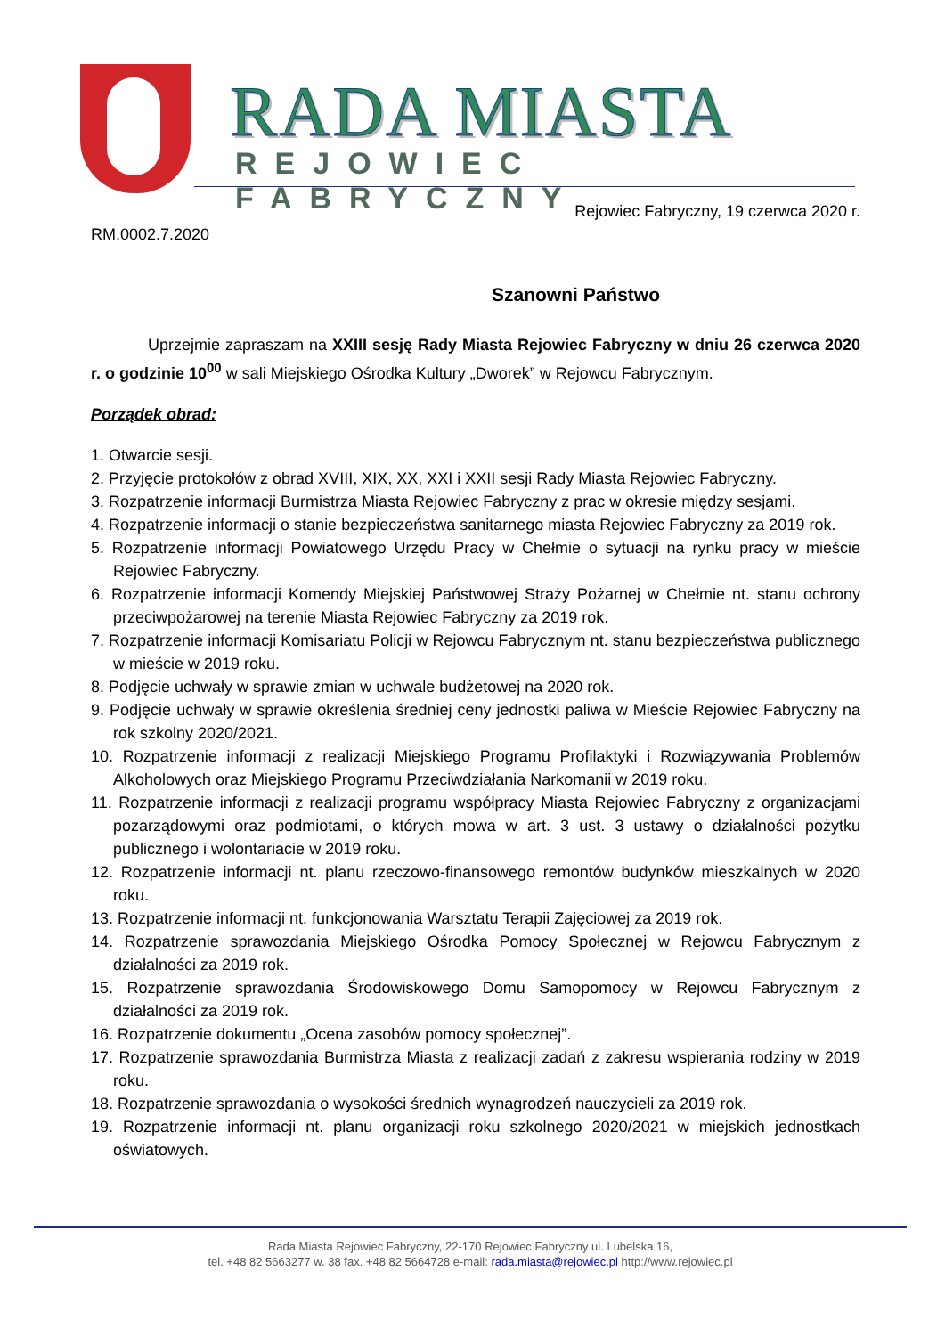RADA MIASTA
REJOWIEC FABRYCZNY
Rejowiec Fabryczny, 19 czerwca 2020 r.
RM.0002.7.2020
Szanowni Państwo
Uprzejmie zapraszam na XXIII sesję Rady Miasta Rejowiec Fabryczny w dniu 26 czerwca 2020 r. o godzinie 10<sup>00</sup> w sali Miejskiego Ośrodka Kultury „Dworek” w Rejowcu Fabrycznym.
Porządek obrad:
1. Otwarcie sesji.
2. Przyjęcie protokołów z obrad XVIII, XIX, XX, XXI i XXII sesji Rady Miasta Rejowiec Fabryczny.
3. Rozpatrzenie informacji Burmistrza Miasta Rejowiec Fabryczny z prac w okresie między sesjami.
4. Rozpatrzenie informacji o stanie bezpieczeństwa sanitarnego miasta Rejowiec Fabryczny za 2019 rok.
5. Rozpatrzenie informacji Powiatowego Urzędu Pracy w Chełmie o sytuacji na rynku pracy w mieście Rejowiec Fabryczny.
6. Rozpatrzenie informacji Komendy Miejskiej Państwowej Straży Pożarnej w Chełmie nt. stanu ochrony przeciwpożarowej na terenie Miasta Rejowiec Fabryczny za 2019 rok.
7. Rozpatrzenie informacji Komisariatu Policji w Rejowcu Fabrycznym nt. stanu bezpieczeństwa publicznego w mieście w 2019 roku.
8. Podjęcie uchwały w sprawie zmian w uchwale budżetowej na 2020 rok.
9. Podjęcie uchwały w sprawie określenia średniej ceny jednostki paliwa w Mieście Rejowiec Fabryczny na rok szkolny 2020/2021.
10. Rozpatrzenie informacji z realizacji Miejskiego Programu Profilaktyki i Rozwiązywania Problemów Alkoholowych oraz Miejskiego Programu Przeciwdziałania Narkomanii w 2019 roku.
11. Rozpatrzenie informacji z realizacji programu współpracy Miasta Rejowiec Fabryczny z organizacjami pozarządowymi oraz podmiotami, o których mowa w art. 3 ust. 3 ustawy o działalności pożytku publicznego i wolontariacie w 2019 roku.
12. Rozpatrzenie informacji nt. planu rzeczowo-finansowego remontów budynków mieszkalnych w 2020 roku.
13. Rozpatrzenie informacji nt. funkcjonowania Warsztatu Terapii Zajęciowej za 2019 rok.
14. Rozpatrzenie sprawozdania Miejskiego Ośrodka Pomocy Społecznej w Rejowcu Fabrycznym z działalności za 2019 rok.
15. Rozpatrzenie sprawozdania Środowiskowego Domu Samopomocy w Rejowcu Fabrycznym z działalności za 2019 rok.
16. Rozpatrzenie dokumentu „Ocena zasobów pomocy społecznej”.
17. Rozpatrzenie sprawozdania Burmistrza Miasta z realizacji zadań z zakresu wspierania rodziny w 2019 roku.
18. Rozpatrzenie sprawozdania o wysokości średnich wynagrodzeń nauczycieli za 2019 rok.
19. Rozpatrzenie informacji nt. planu organizacji roku szkolnego 2020/2021 w miejskich jednostkach oświatowych.
Rada Miasta Rejowiec Fabryczny, 22-170 Rejowiec Fabryczny ul. Lubelska 16,
tel. +48 82 5663277 w. 38 fax. +48 82 5664728 e-mail: rada.miasta@rejowiec.pl http://www.rejowiec.pl